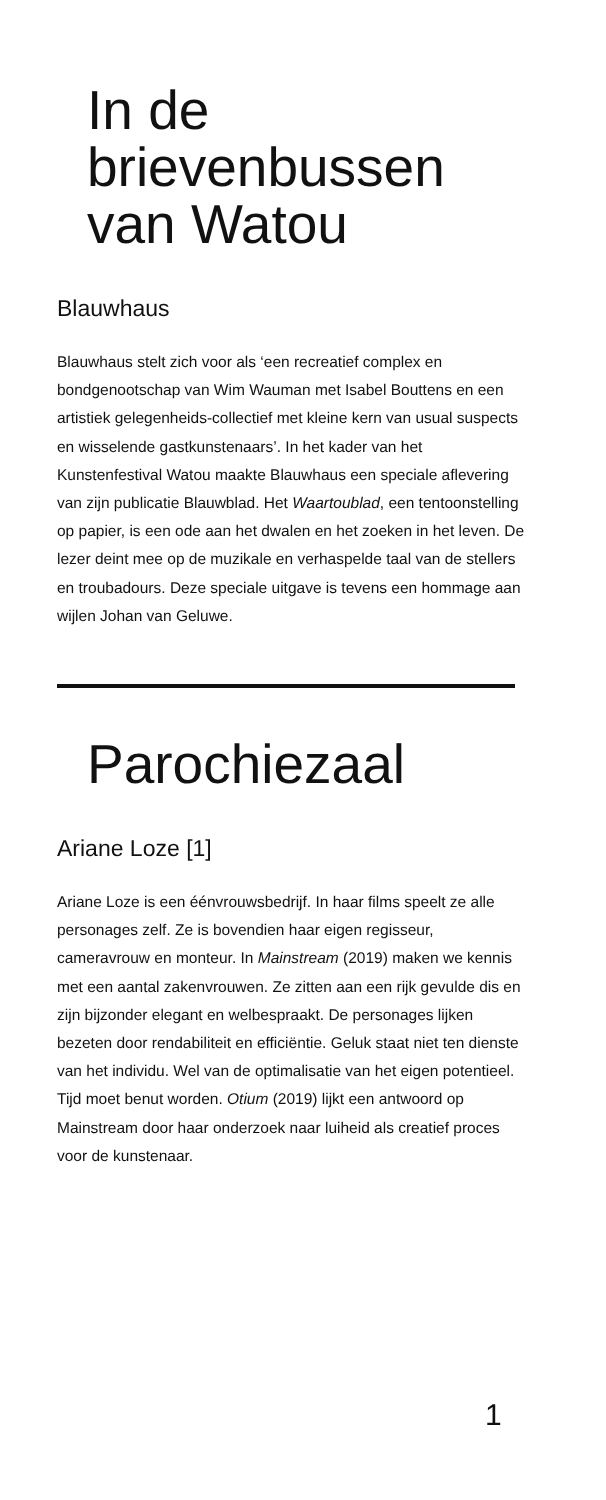In de
brievenbussen
van Watou
Blauwhaus
Blauwhaus stelt zich voor als ‘een recreatief complex en bondgenootschap van Wim Wauman met Isabel Bouttens en een artistiek gelegenheids-collectief met kleine kern van usual suspects en wisselende gastkunstenaars’. In het kader van het Kunstenfestival Watou maakte Blauwhaus een speciale aflevering van zijn publicatie Blauwblad. Het Waartoublad, een tentoonstelling op papier, is een ode aan het dwalen en het zoeken in het leven. De lezer deint mee op de muzikale en verhaspelde taal van de stellers en troubadours. Deze speciale uitgave is tevens een hommage aan wijlen Johan van Geluwe.
Parochiezaal
Ariane Loze [1]
Ariane Loze is een éénvrouwsbedrijf. In haar films speelt ze alle personages zelf. Ze is bovendien haar eigen regisseur, cameravrouw en monteur. In Mainstream (2019) maken we kennis met een aantal zakenvrouwen. Ze zitten aan een rijk gevulde dis en zijn bijzonder elegant en welbespraakt. De personages lijken bezeten door rendabiliteit en efficiëntie. Geluk staat niet ten dienste van het individu. Wel van de optimalisatie van het eigen potentieel. Tijd moet benut worden. Otium (2019) lijkt een antwoord op Mainstream door haar onderzoek naar luiheid als creatief proces voor de kunstenaar.
1